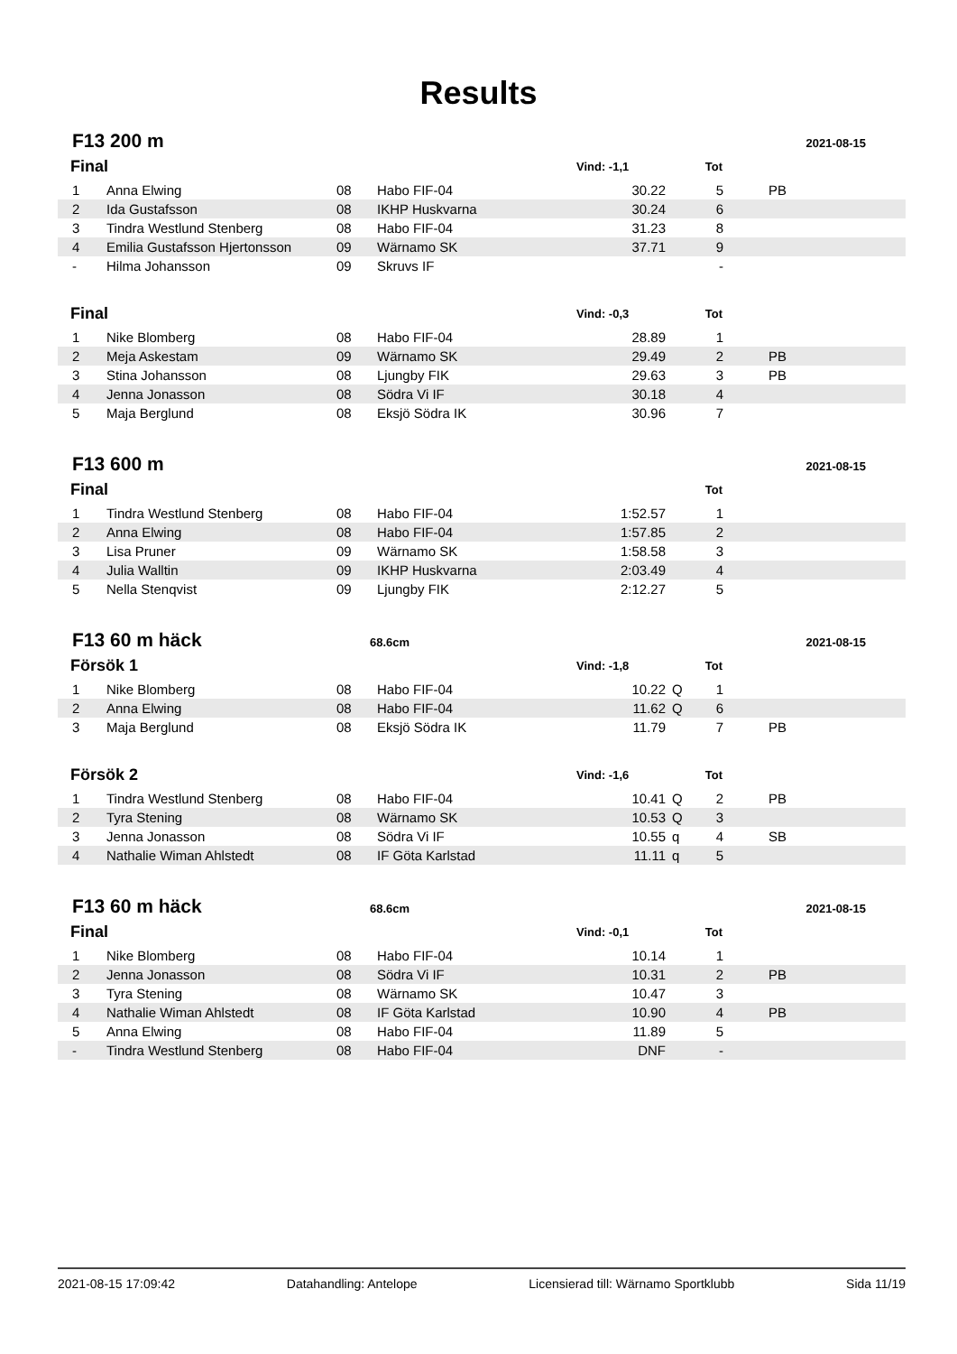Results
F13 200 m
2021-08-15
| Final | | | | Vind: -1,1 | | Tot | |
| --- | --- | --- | --- | --- | --- | --- | --- |
| 1 | Anna Elwing | 08 | Habo FIF-04 | 30.22 | | 5 | PB |
| 2 | Ida Gustafsson | 08 | IKHP Huskvarna | 30.24 | | 6 | |
| 3 | Tindra Westlund Stenberg | 08 | Habo FIF-04 | 31.23 | | 8 | |
| 4 | Emilia Gustafsson Hjertonsson | 09 | Wärnamo SK | 37.71 | | 9 | |
| - | Hilma Johansson | 09 | Skruvs IF | | | - | |
| Final | | | | Vind: -0,3 | | Tot | |
| 1 | Nike Blomberg | 08 | Habo FIF-04 | 28.89 | | 1 | |
| 2 | Meja Askestam | 09 | Wärnamo SK | 29.49 | | 2 | PB |
| 3 | Stina Johansson | 08 | Ljungby FIK | 29.63 | | 3 | PB |
| 4 | Jenna Jonasson | 08 | Södra Vi IF | 30.18 | | 4 | |
| 5 | Maja Berglund | 08 | Eksjö Södra IK | 30.96 | | 7 | |
F13 600 m
2021-08-15
| Final | | | | | | Tot | |
| --- | --- | --- | --- | --- | --- | --- | --- |
| 1 | Tindra Westlund Stenberg | 08 | Habo FIF-04 | 1:52.57 | | 1 | |
| 2 | Anna Elwing | 08 | Habo FIF-04 | 1:57.85 | | 2 | |
| 3 | Lisa Pruner | 09 | Wärnamo SK | 1:58.58 | | 3 | |
| 4 | Julia Walltin | 09 | IKHP Huskvarna | 2:03.49 | | 4 | |
| 5 | Nella Stenqvist | 09 | Ljungby FIK | 2:12.27 | | 5 | |
F13 60 m häck
68.6cm 2021-08-15
| Försök 1 | | | | Vind: -1,8 | | Tot | |
| --- | --- | --- | --- | --- | --- | --- | --- |
| 1 | Nike Blomberg | 08 | Habo FIF-04 | 10.22 | Q | 1 | |
| 2 | Anna Elwing | 08 | Habo FIF-04 | 11.62 | Q | 6 | |
| 3 | Maja Berglund | 08 | Eksjö Södra IK | 11.79 | | 7 | PB |
| Försök 2 | | | | Vind: -1,6 | | Tot | |
| 1 | Tindra Westlund Stenberg | 08 | Habo FIF-04 | 10.41 | Q | 2 | PB |
| 2 | Tyra Stening | 08 | Wärnamo SK | 10.53 | Q | 3 | |
| 3 | Jenna Jonasson | 08 | Södra Vi IF | 10.55 | q | 4 | SB |
| 4 | Nathalie Wiman Ahlstedt | 08 | IF Göta Karlstad | 11.11 | q | 5 | |
F13 60 m häck
68.6cm 2021-08-15
| Final | | | | Vind: -0,1 | | Tot | |
| --- | --- | --- | --- | --- | --- | --- | --- |
| 1 | Nike Blomberg | 08 | Habo FIF-04 | 10.14 | | 1 | |
| 2 | Jenna Jonasson | 08 | Södra Vi IF | 10.31 | | 2 | PB |
| 3 | Tyra Stening | 08 | Wärnamo SK | 10.47 | | 3 | |
| 4 | Nathalie Wiman Ahlstedt | 08 | IF Göta Karlstad | 10.90 | | 4 | PB |
| 5 | Anna Elwing | 08 | Habo FIF-04 | 11.89 | | 5 | |
| - | Tindra Westlund Stenberg | 08 | Habo FIF-04 | DNF | | - | |
2021-08-15 17:09:42 Datahandling: Antelope Licensierad till: Wärnamo Sportklubb Sida 11/19